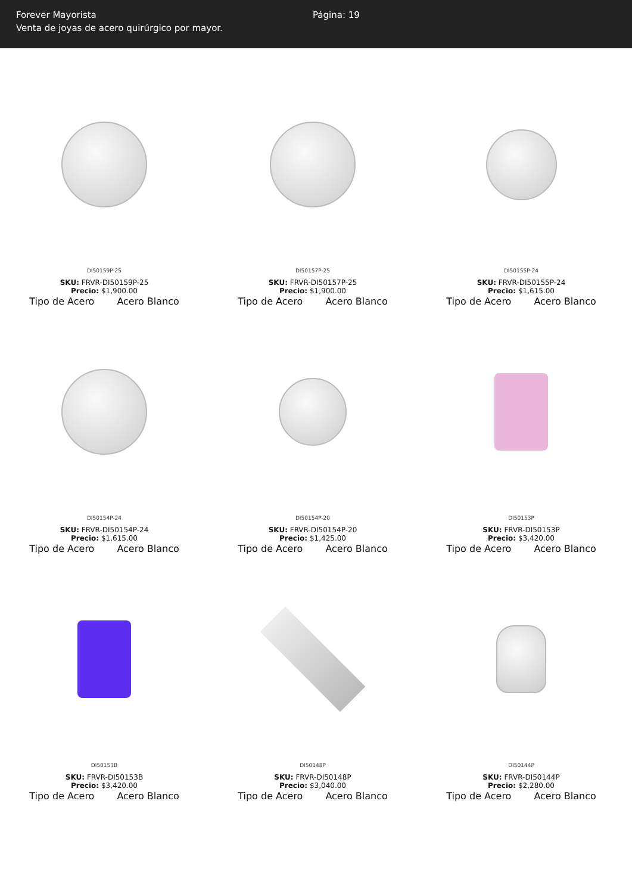Forever Mayorista
Venta de joyas de acero quirúrgico por mayor.
Página: 19
DI50159P-25
SKU: FRVR-DI50159P-25
Precio: $1,900.00
Tipo de Acero Acero Blanco
DI50157P-25
SKU: FRVR-DI50157P-25
Precio: $1,900.00
Tipo de Acero Acero Blanco
DI50155P-24
SKU: FRVR-DI50155P-24
Precio: $1,615.00
Tipo de Acero Acero Blanco
DI50154P-24
SKU: FRVR-DI50154P-24
Precio: $1,615.00
Tipo de Acero Acero Blanco
DI50154P-20
SKU: FRVR-DI50154P-20
Precio: $1,425.00
Tipo de Acero Acero Blanco
DI50153P
SKU: FRVR-DI50153P
Precio: $3,420.00
Tipo de Acero Acero Blanco
DI50153B
SKU: FRVR-DI50153B
Precio: $3,420.00
Tipo de Acero Acero Blanco
DI50148P
SKU: FRVR-DI50148P
Precio: $3,040.00
Tipo de Acero Acero Blanco
DI50144P
SKU: FRVR-DI50144P
Precio: $2,280.00
Tipo de Acero Acero Blanco